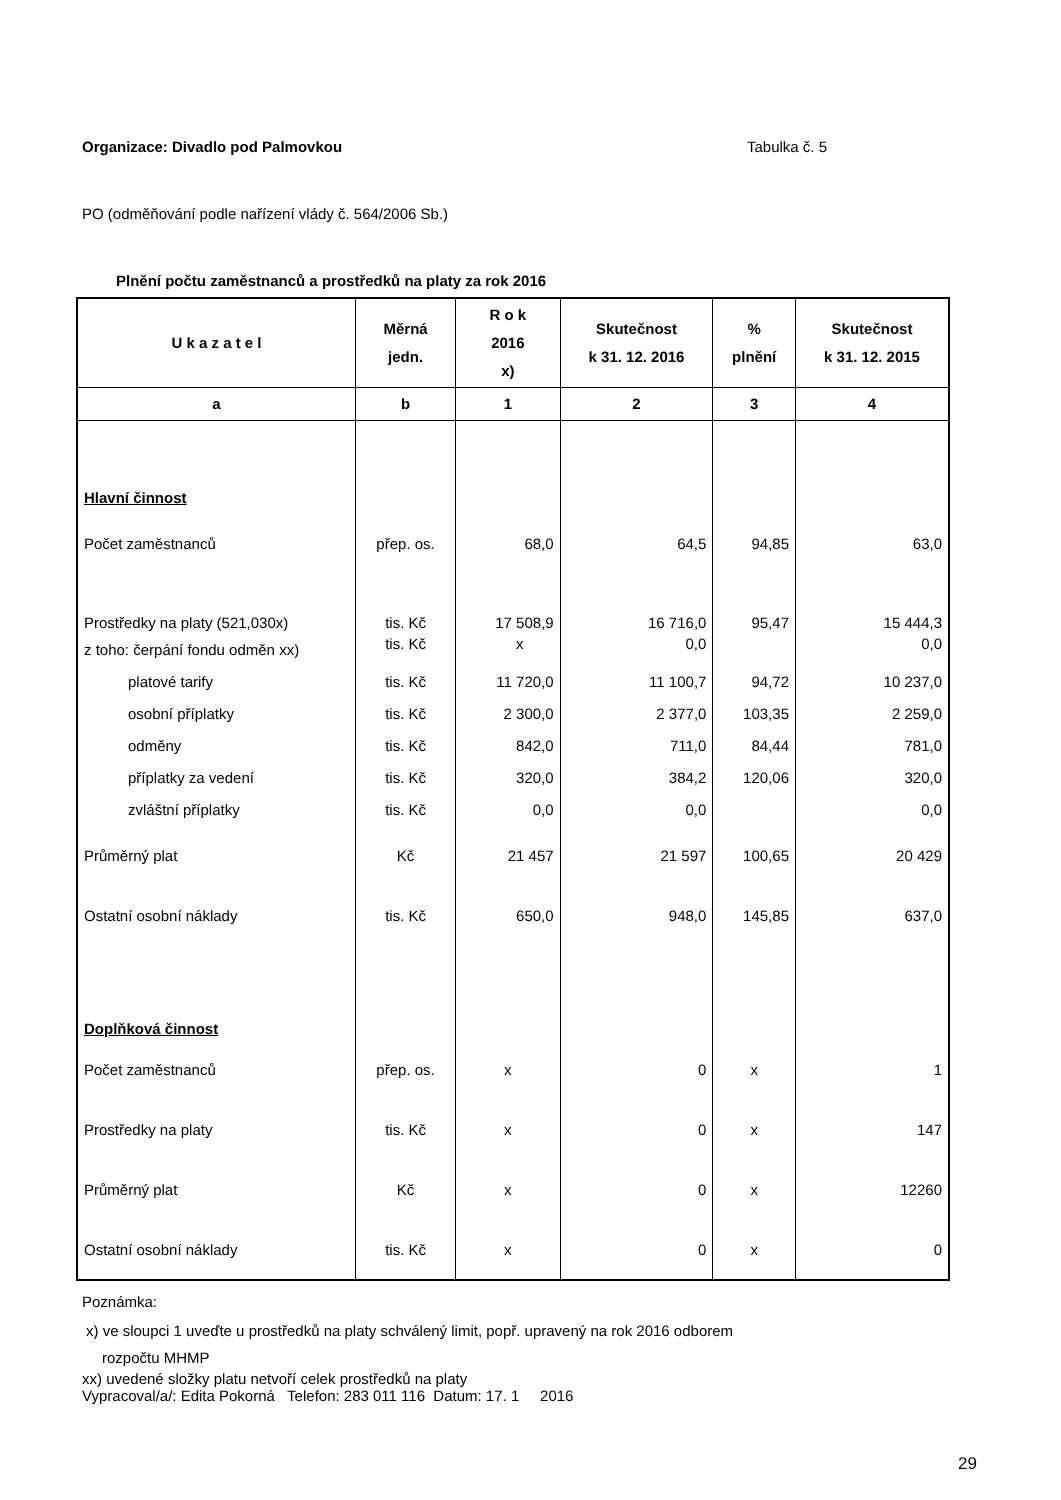Organizace: Divadlo pod Palmovkou Tabulka č. 5
PO (odměňování podle nařízení vlády č. 564/2006 Sb.)
Plnění počtu zaměstnanců a prostředků na platy za rok 2016
| U k a z a t e l | Měrná jedn. | R o k 2016 x) | Skutečnost k 31. 12. 2016 | % plnění | Skutečnost k 31. 12. 2015 |
| --- | --- | --- | --- | --- | --- |
| a | b | 1 | 2 | 3 | 4 |
| Hlavní činnost | | | | | |
| Počet zaměstnanců | přep. os. | 68,0 | 64,5 | 94,85 | 63,0 |
| Prostředky na platy (521,030x) | tis. Kč | 17 508,9 | 16 716,0 | 95,47 | 15 444,3 |
| z toho: čerpání fondu odměn xx) | tis. Kč | x | 0,0 | | 0,0 |
| platové tarify | tis. Kč | 11 720,0 | 11 100,7 | 94,72 | 10 237,0 |
| osobní příplatky | tis. Kč | 2 300,0 | 2 377,0 | 103,35 | 2 259,0 |
| odměny | tis. Kč | 842,0 | 711,0 | 84,44 | 781,0 |
| příplatky za vedení | tis. Kč | 320,0 | 384,2 | 120,06 | 320,0 |
| zvláštní příplatky | tis. Kč | 0,0 | 0,0 | | 0,0 |
| Průměrný plat | Kč | 21 457 | 21 597 | 100,65 | 20 429 |
| Ostatní osobní náklady | tis. Kč | 650,0 | 948,0 | 145,85 | 637,0 |
| Doplňková činnost | | | | | |
| Počet zaměstnanců | přep. os. | x | 0 | x | 1 |
| Prostředky na platy | tis. Kč | x | 0 | x | 147 |
| Průměrný plat | Kč | x | 0 | x | 12260 |
| Ostatní osobní náklady | tis. Kč | x | 0 | x | 0 |
Poznámka:
x) ve sloupci 1 uveďte u prostředků na platy schválený limit, popř. upravený na rok 2016 odborem
rozpočtu MHMP
xx) uvedené složky platu netvoří celek prostředků na platy
Vypracoval/a/: Edita Pokorná Telefon: 283 011 116 Datum: 17. 1 2016
29